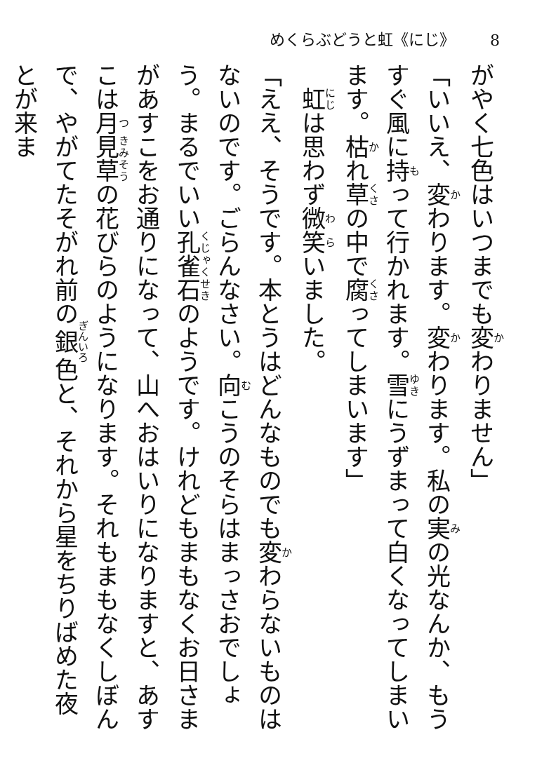めくらぶどうと虹《にじ》
8
がやく七色はいつまでも変わりません」
「いいえ、変わります。変わります。私の実の光なんか、もうすぐ風に持って行かれます。雪にうずまって白くなってしまいます。枯れ草の中で腐ってしまいます」
　虹は思わず微笑いました。
「ええ、そうです。本とうはどんなものでも変わらないものはないのです。ごらんなさい。向こうのそらはまっさおでしょう。まるでいい孔雀石のようです。けれどもまもなくお日さまがあすこをお通りになって、山へおはいりになりますと、あすこは月見草の花びらのようになります。それもまもなくしぼんで、やがてたそがれ前の銀色と、それから星をちりばめた夜とが来ま